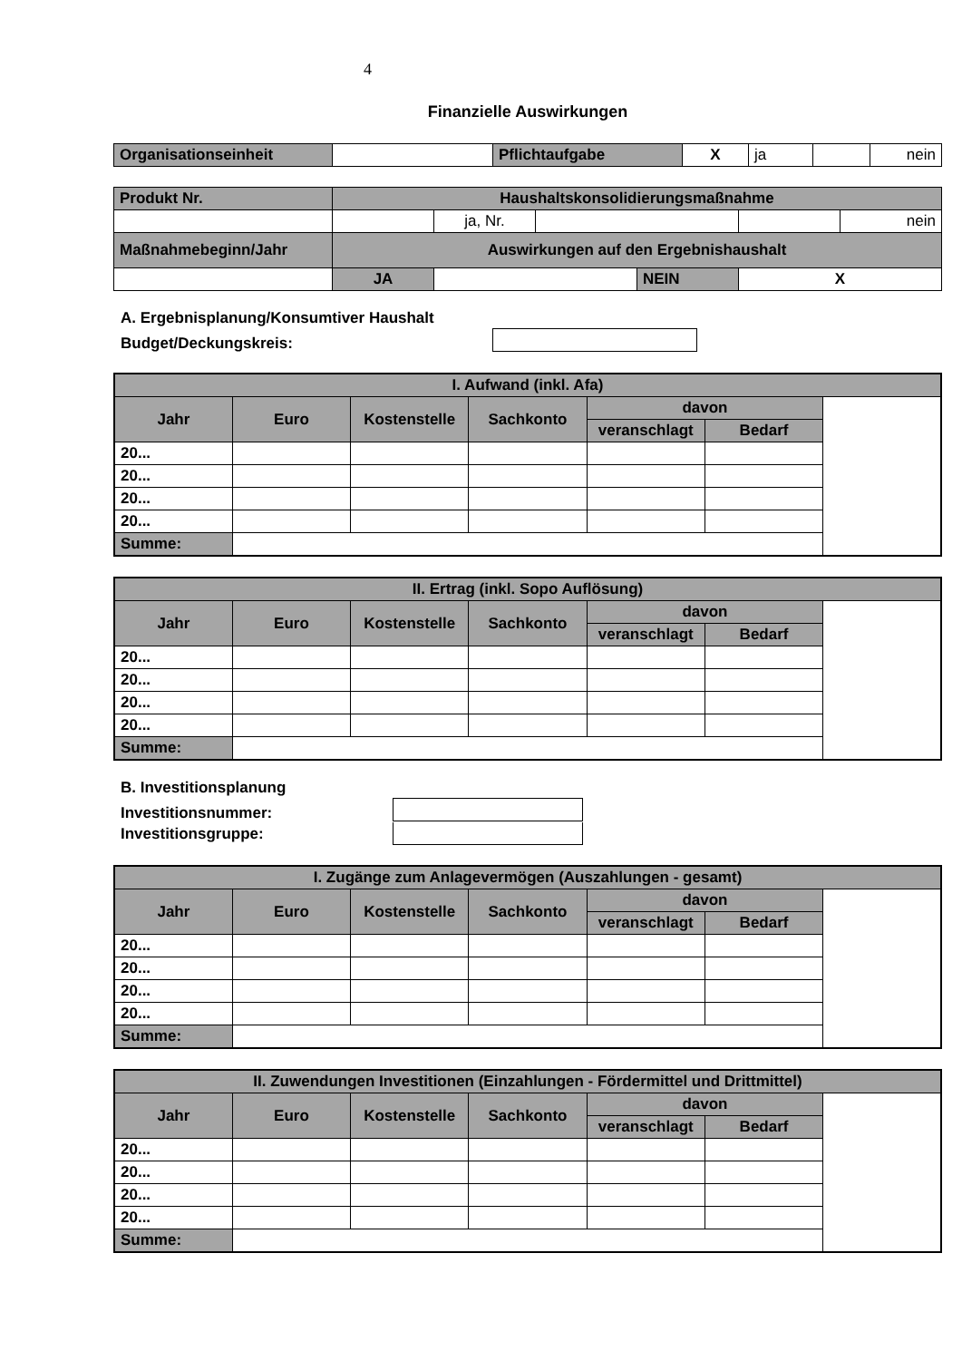4
Finanzielle Auswirkungen
| Organisationseinheit | | Pflichtaufgabe | X | ja | | nein |
| Produkt Nr. | Haushaltskonsolidierungsmaßnahme | | | | | |
| | | ja, Nr. | | | | nein |
| Maßnahmebeginn/Jahr | Auswirkungen auf den Ergebnishaushalt | | | | | |
| | JA | | | NEIN | X | |
A. Ergebnisplanung/Konsumtiver Haushalt
Budget/Deckungskreis:
| I. Aufwand (inkl. Afa) | | | | | |
| --- | --- | --- | --- | --- | --- |
| Jahr | Euro | Kostenstelle | Sachkonto | davon | |
| | | | | veranschlagt | Bedarf |
| 20... | | | | | |
| 20... | | | | | |
| 20... | | | | | |
| 20... | | | | | |
| Summe: | | | | | |
| II. Ertrag (inkl. Sopo Auflösung) | | | | | |
| --- | --- | --- | --- | --- | --- |
| Jahr | Euro | Kostenstelle | Sachkonto | davon | |
| | | | | veranschlagt | Bedarf |
| 20... | | | | | |
| 20... | | | | | |
| 20... | | | | | |
| 20... | | | | | |
| Summe: | | | | | |
B. Investitionsplanung
Investitionsnummer:
Investitionsgruppe:
| I. Zugänge zum Anlagevermögen (Auszahlungen - gesamt) | | | | | |
| --- | --- | --- | --- | --- | --- |
| Jahr | Euro | Kostenstelle | Sachkonto | davon | |
| | | | | veranschlagt | Bedarf |
| 20... | | | | | |
| 20... | | | | | |
| 20... | | | | | |
| 20... | | | | | |
| Summe: | | | | | |
| II. Zuwendungen Investitionen (Einzahlungen - Fördermittel und Drittmittel) | | | | | |
| --- | --- | --- | --- | --- | --- |
| Jahr | Euro | Kostenstelle | Sachkonto | davon | |
| | | | | veranschlagt | Bedarf |
| 20... | | | | | |
| 20... | | | | | |
| 20... | | | | | |
| 20... | | | | | |
| Summe: | | | | | |